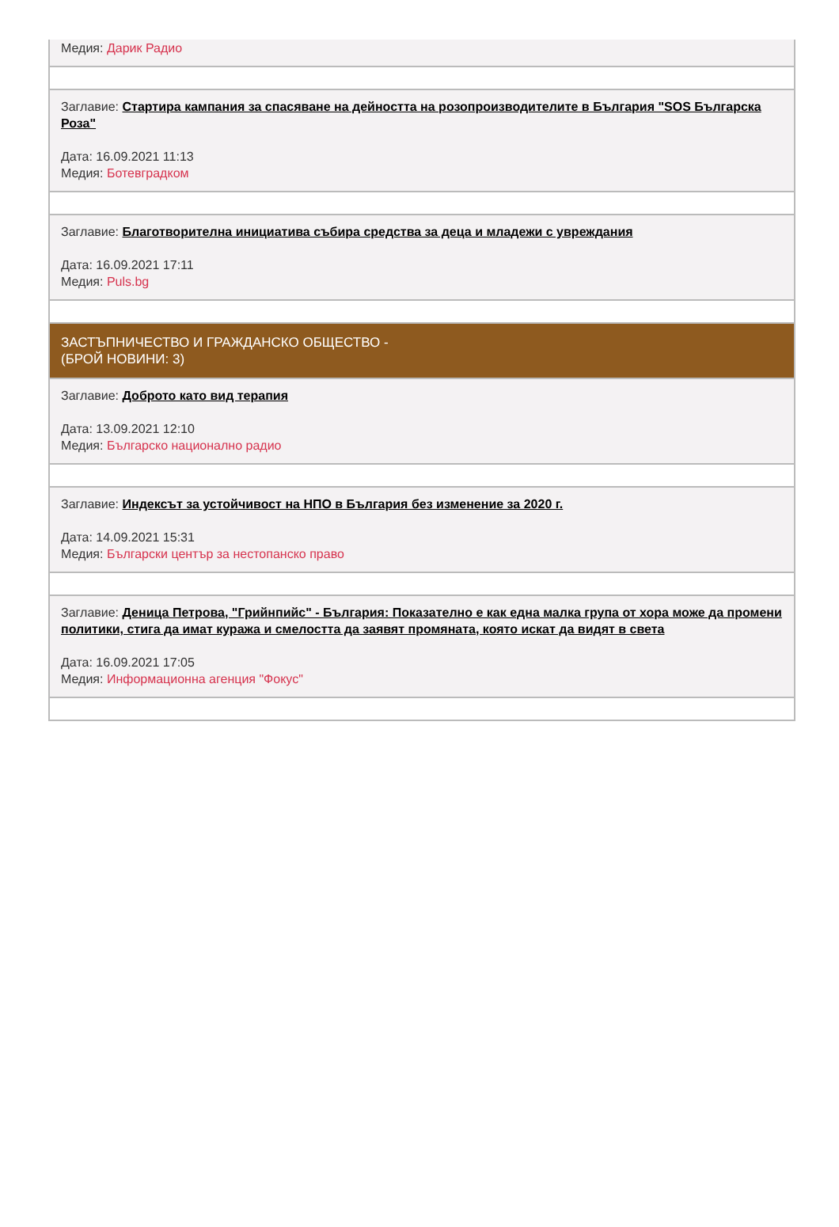Медия: Дарик Радио
Заглавие: Стартира кампания за спасяване на дейността на розопроизводителите в България "SOS Българска Роза"
Дата: 16.09.2021 11:13
Медия: Ботевградком
Заглавие: Благотворителна инициатива събира средства за деца и младежи с увреждания
Дата: 16.09.2021 17:11
Медия: Puls.bg
ЗАСТЪПНИЧЕСТВО И ГРАЖДАНСКО ОБЩЕСТВО -
(БРОЙ НОВИНИ: 3)
Заглавие: Доброто като вид терапия
Дата: 13.09.2021 12:10
Медия: Българско национално радио
Заглавие: Индексът за устойчивост на НПО в България без изменение за 2020 г.
Дата: 14.09.2021 15:31
Медия: Български център за нестопанско право
Заглавие: Деница Петрова, "Грийнпийс" - България: Показателно е как една малка група от хора може да промени политики, стига да имат куража и смелостта да заявят промяната, която искат да видят в света
Дата: 16.09.2021 17:05
Медия: Информационна агенция "Фокус"